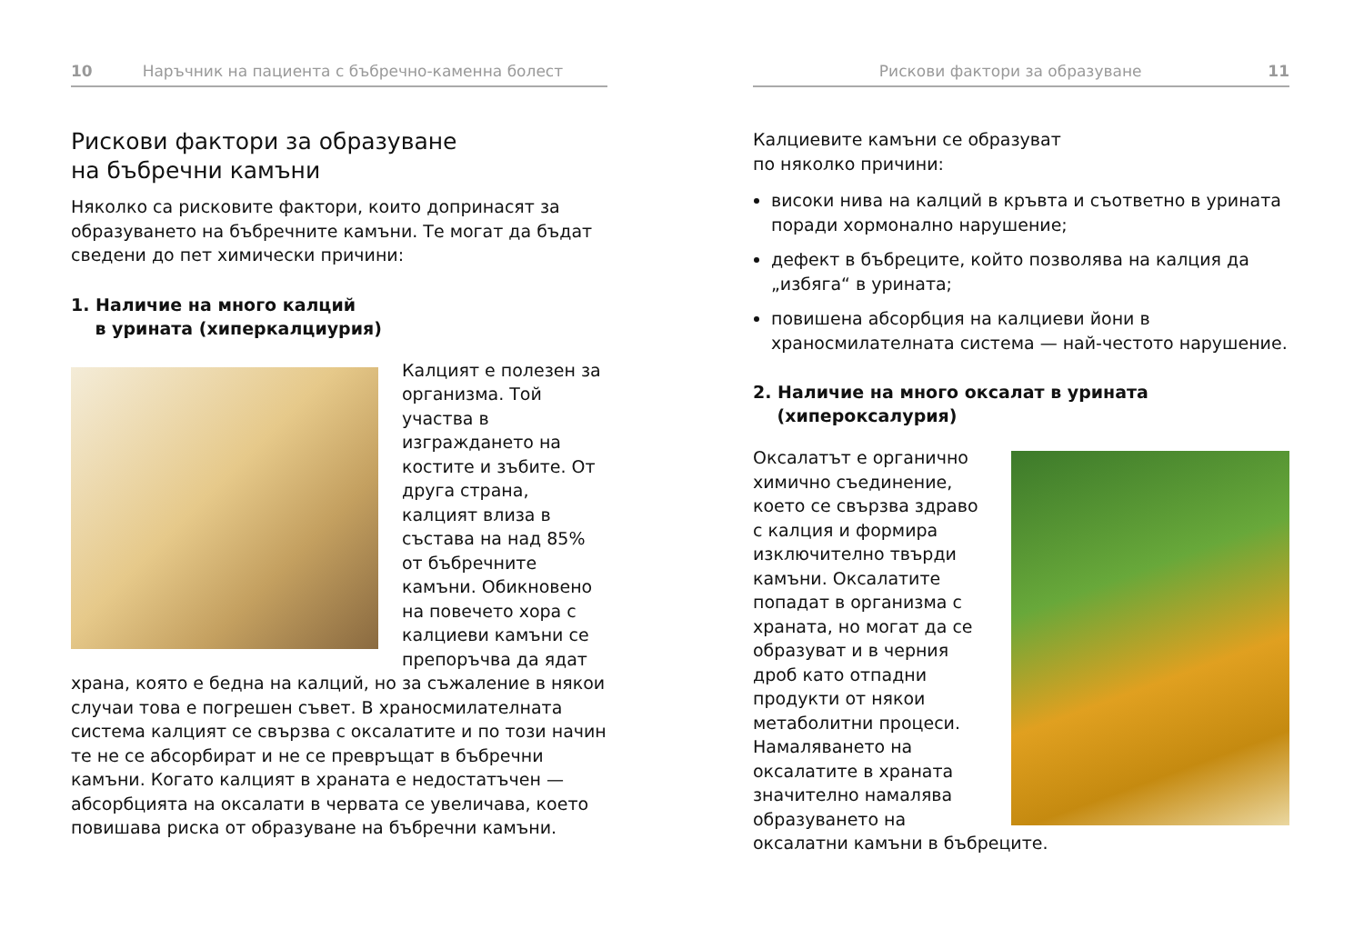10 Наръчник на пациента с бъбречно-каменна болест
Рискови фактори за образуване
на бъбречни камъни
Няколко са рисковите фактори, които допринасят за образуването на бъбречните камъни. Те могат да бъдат сведени до пет химически причини:
1. Наличие на много калций
в урината (хиперкалциурия)
Калцият е полезен за организма. Той участва в изграждането на костите и зъбите. От друга страна, калцият влиза в състава на над 85% от бъбречните камъни. Обикновено на повечето хора с калциеви камъни се препоръчва да ядат храна, която е бедна на калций, но за съжаление в някои случаи това е погрешен съвет. В храносмилателната система калцият се свързва с оксалатите и по този начин те не се абсорбират и не се превръщат в бъбречни камъни. Когато калцият в храната е недостатъчен — абсорбцията на оксалати в червата се увеличава, което повишава риска от образуване на бъбречни камъни.
Рискови фактори за образуване 11
Калциевите камъни се образуват
по няколко причини:
високи нива на калций в кръвта и съответно в урината поради хормонално нарушение;
дефект в бъбреците, който позволява на калция да „избяга“ в урината;
повишена абсорбция на калциеви йони в храносмилателната система — най-честото нарушение.
2. Наличие на много оксалат в урината
(хипероксалурия)
Оксалатът е органично химично съединение, което се свързва здраво с калция и формира изключително твърди камъни. Оксалатите попадат в организма с храната, но могат да се образуват и в черния дроб като отпадни продукти от някои метаболитни процеси. Намаляването на оксалатите в храната значително намалява образуването на оксалатни камъни в бъбреците.